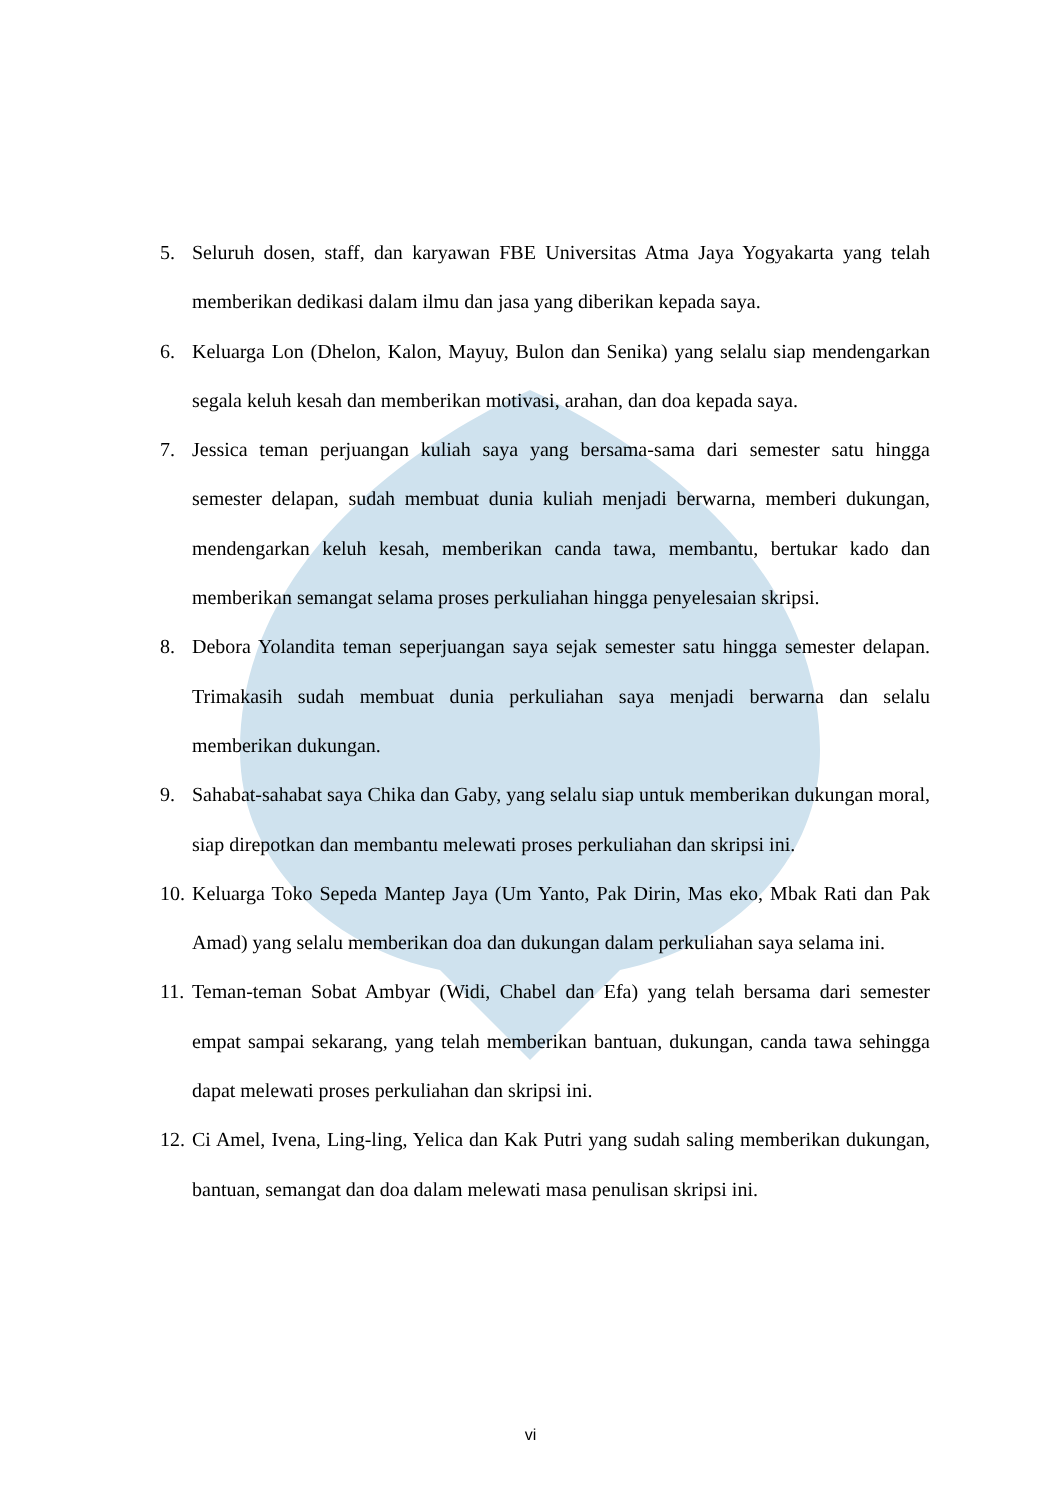5. Seluruh dosen, staff, dan karyawan FBE Universitas Atma Jaya Yogyakarta yang telah memberikan dedikasi dalam ilmu dan jasa yang diberikan kepada saya.
6. Keluarga Lon (Dhelon, Kalon, Mayuy, Bulon dan Senika) yang selalu siap mendengarkan segala keluh kesah dan memberikan motivasi, arahan, dan doa kepada saya.
7. Jessica teman perjuangan kuliah saya yang bersama-sama dari semester satu hingga semester delapan, sudah membuat dunia kuliah menjadi berwarna, memberi dukungan, mendengarkan keluh kesah, memberikan canda tawa, membantu, bertukar kado dan memberikan semangat selama proses perkuliahan hingga penyelesaian skripsi.
8. Debora Yolandita teman seperjuangan saya sejak semester satu hingga semester delapan. Trimakasih sudah membuat dunia perkuliahan saya menjadi berwarna dan selalu memberikan dukungan.
9. Sahabat-sahabat saya Chika dan Gaby, yang selalu siap untuk memberikan dukungan moral, siap direpotkan dan membantu melewati proses perkuliahan dan skripsi ini.
10. Keluarga Toko Sepeda Mantep Jaya (Um Yanto, Pak Dirin, Mas eko, Mbak Rati dan Pak Amad) yang selalu memberikan doa dan dukungan dalam perkuliahan saya selama ini.
11. Teman-teman Sobat Ambyar (Widi, Chabel dan Efa) yang telah bersama dari semester empat sampai sekarang, yang telah memberikan bantuan, dukungan, canda tawa sehingga dapat melewati proses perkuliahan dan skripsi ini.
12. Ci Amel, Ivena, Ling-ling, Yelica dan Kak Putri yang sudah saling memberikan dukungan, bantuan, semangat dan doa dalam melewati masa penulisan skripsi ini.
vi